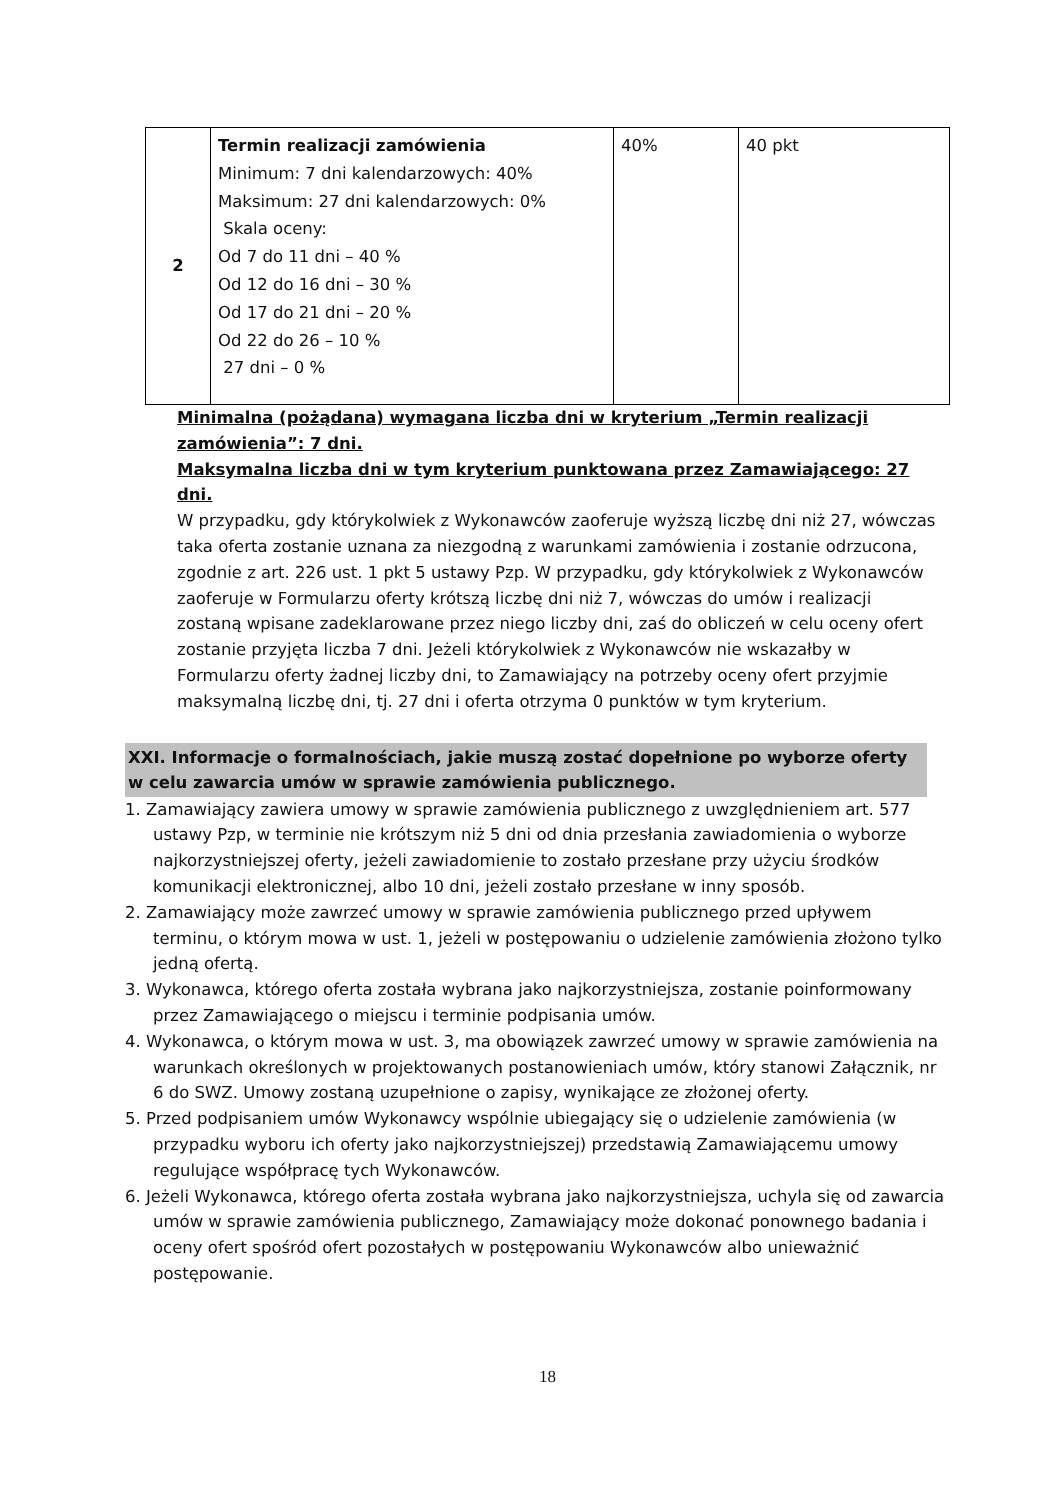| 2 | Termin realizacji zamówienia Minimum: 7 dni kalendarzowych: 40% Maksimum: 27 dni kalendarzowych: 0% Skala oceny: Od 7 do 11 dni – 40 % Od 12 do 16 dni – 30 % Od 17 do 21 dni – 20 % Od 22 do 26 – 10 % 27 dni – 0 % | 40% | 40 pkt |
Minimalna (pożądana) wymagana liczba dni w kryterium „Termin realizacji zamówienia”: 7 dni.
Maksymalna liczba dni w tym kryterium punktowana przez Zamawiającego: 27 dni.
W przypadku, gdy którykolwiek z Wykonawców zaoferuje wyższą liczbę dni niż 27, wówczas taka oferta zostanie uznana za niezgodną z warunkami zamówienia i zostanie odrzucona, zgodnie z art. 226 ust. 1 pkt 5 ustawy Pzp. W przypadku, gdy którykolwiek z Wykonawców zaoferuje w Formularzu oferty krótszą liczbę dni niż 7, wówczas do umów i realizacji zostaną wpisane zadeklarowane przez niego liczby dni, zaś do obliczeń w celu oceny ofert zostanie przyjęta liczba 7 dni. Jeżeli którykolwiek z Wykonawców nie wskazałby w Formularzu oferty żadnej liczby dni, to Zamawiający na potrzeby oceny ofert przyjmie maksymalną liczbę dni, tj. 27 dni i oferta otrzyma 0 punktów w tym kryterium.
XXI. Informacje o formalnościach, jakie muszą zostać dopełnione po wyborze oferty w celu zawarcia umów w sprawie zamówienia publicznego.
1. Zamawiający zawiera umowy w sprawie zamówienia publicznego z uwzględnieniem art. 577 ustawy Pzp, w terminie nie krótszym niż 5 dni od dnia przesłania zawiadomienia o wyborze najkorzystniejszej oferty, jeżeli zawiadomienie to zostało przesłane przy użyciu środków komunikacji elektronicznej, albo 10 dni, jeżeli zostało przesłane w inny sposób.
2. Zamawiający może zawrzeć umowy w sprawie zamówienia publicznego przed upływem terminu, o którym mowa w ust. 1, jeżeli w postępowaniu o udzielenie zamówienia złożono tylko jedną ofertą.
3. Wykonawca, którego oferta została wybrana jako najkorzystniejsza, zostanie poinformowany przez Zamawiającego o miejscu i terminie podpisania umów.
4. Wykonawca, o którym mowa w ust. 3, ma obowiązek zawrzeć umowy w sprawie zamówienia na warunkach określonych w projektowanych postanowieniach umów, który stanowi Załącznik, nr 6 do SWZ. Umowy zostaną uzupełnione o zapisy, wynikające ze złożonej oferty.
5. Przed podpisaniem umów Wykonawcy wspólnie ubiegający się o udzielenie zamówienia (w przypadku wyboru ich oferty jako najkorzystniejszej) przedstawią Zamawiającemu umowy regulujące współpracę tych Wykonawców.
6. Jeżeli Wykonawca, którego oferta została wybrana jako najkorzystniejsza, uchyla się od zawarcia umów w sprawie zamówienia publicznego, Zamawiający może dokonać ponownego badania i oceny ofert spośród ofert pozostałych w postępowaniu Wykonawców albo unieważnić postępowanie.
18